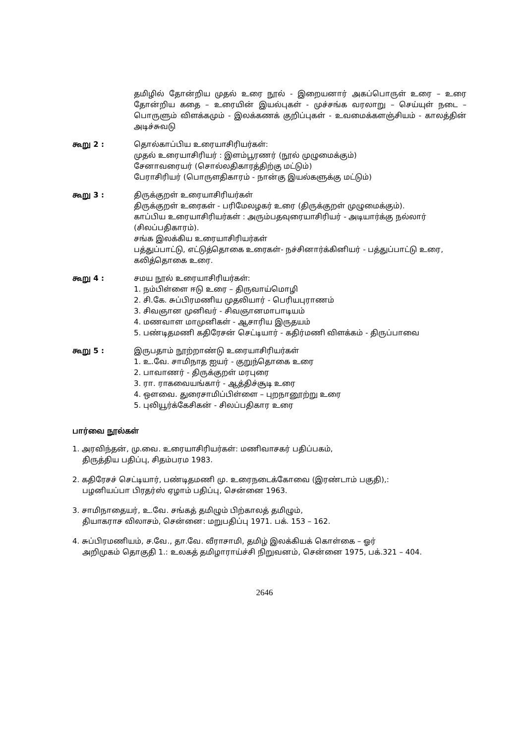தமிழில் தோன்றிய முதல் உரை நூல் - இறையனார் அகப்பொருள் உரை – உரை தோன்றிய கதை – உரையின் இயல்புகள் - முச்சங்க வரலாறு – செய்யுள் நடை – பொருளும் விளக்கமும் - இலக்கணக் குறிப்புகள் - உவமைக்களஞ்சியம் - காலத்தின் அடிச்சுவடு
கூறு 2 : தொல்காப்பிய உரையாசிரியர்கள்:
முதல் உரையாசிரியர் : இளம்பூரணர் (நூல் முழுமைக்கும்)
சேனாவரையர் (சொல்லதிகாரத்திற்கு மட்டும்)
பேராசிரியர் (பொருளதிகாரம் - நான்கு இயல்களுக்கு மட்டும்)
கூறு 3 : திருக்குறள் உரையாசிரியர்கள்
திருக்குறள் உரைகள் - பரிமேலழகர் உரை (திருக்குறள் முழுமைக்கும்).
காப்பிய உரையாசிரியர்கள் : அரும்பதவுரையாசிரியர் - அடியார்க்கு நல்லார் (சிலப்பதிகாரம்).
சங்க இலக்கிய உரையாசிரியர்கள்
பத்துப்பாட்டு, எட்டுத்தொகை உரைகள்- நச்சினார்க்கினியர் - பத்துப்பாட்டு உரை, கலித்தொகை உரை.
கூறு 4 : சமய நூல் உரையாசிரியர்கள்:
1. நம்பிள்ளை ஈடு உரை – திருவாய்மொழி
2. சி.கே. சுப்பிரமணிய முதலியார் - பெரியபுராணம்
3. சிவஞான முனிவர் - சிவஞானமாபாடியம்
4. மணவாள மாமுனிகள் - ஆசாரிய இருதயம்
5. பண்டிதமணி கதிரேசன் செட்டியார் - கதிர்மணி விளக்கம் - திருப்பாவை
கூறு 5 : இருபதாம் நூற்றாண்டு உரையாசிரியர்கள்
1. உ.வே. சாமிநாத ஐயர் - குறுந்தொகை உரை
2. பாவாணர் - திருக்குறள் மரபுரை
3. ரா. ராகவையங்கார் - ஆத்திச்சூடி உரை
4. ஔவை. துரைசாமிப்பிள்ளை – புறநானூற்று உரை
5. புலியூர்க்கேசிகன் - சிலப்பதிகார உரை
பார்வை நூல்கள்
1. அரவிந்தன், மு.வை. உரையாசிரியர்கள்: மணிவாசகர் பதிப்பகம்,
திருத்திய பதிப்பு, சிதம்பரம 1983.
2. கதிரேசச் செட்டியார், பண்டிதமணி மு. உரைநடைக்கோவை (இரண்டாம் பகுதி),:
பழனியப்பா பிரதர்ஸ் ஏழாம் பதிப்பு, சென்னை 1963.
3. சாமிநாதையர், உ.வே. சங்கத் தமிழும் பிற்காலத் தமிழும்,
தியாகராச விலாசம், சென்னை: மறுபதிப்பு 1971. பக். 153 – 162.
4. சுப்பிரமணியம், ச.வே., தா.வே. வீராசாமி, தமிழ் இலக்கியக் கொள்கை – ஓர்
அறிமுகம் தொகுதி 1.: உலகத் தமிழாராய்ச்சி நிறுவனம், சென்னை 1975, பக்.321 – 404.
2646